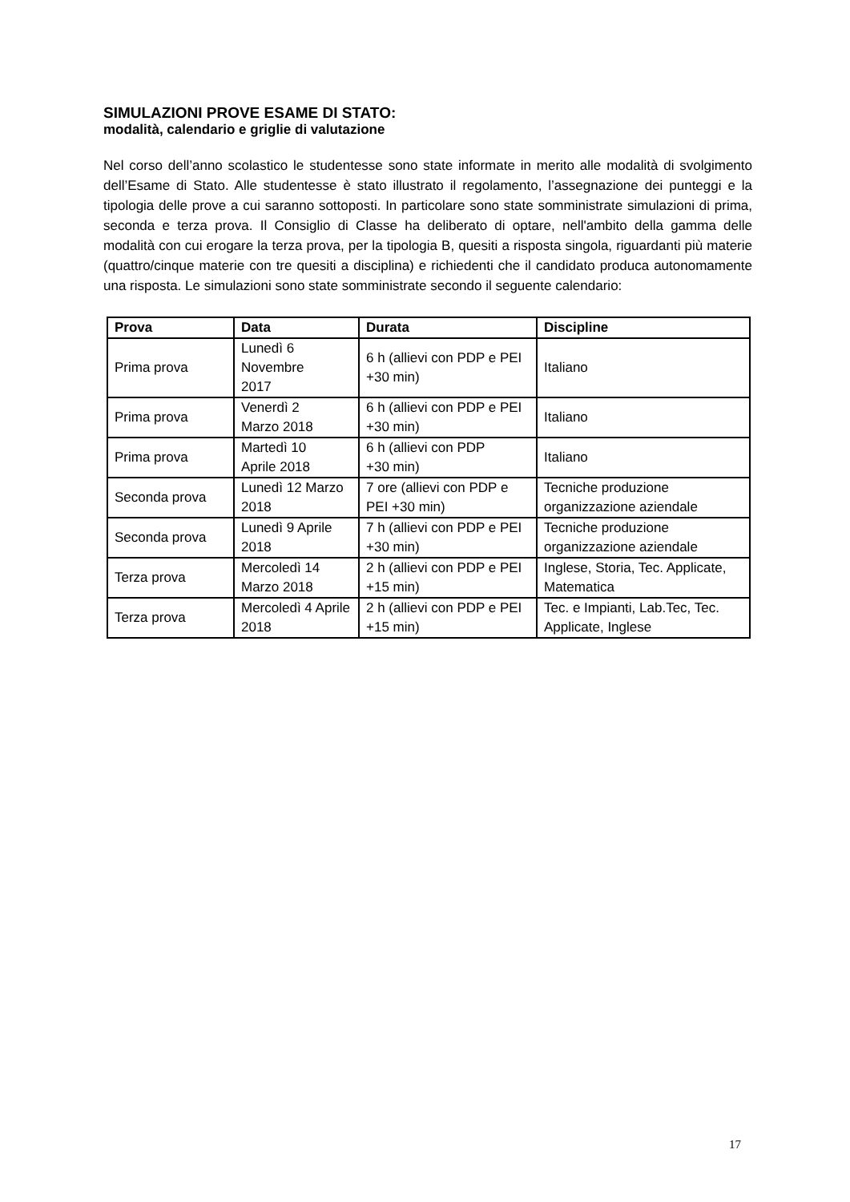SIMULAZIONI PROVE ESAME DI STATO:
modalità, calendario e griglie di valutazione
Nel corso dell’anno scolastico le studentesse sono state informate in merito alle modalità di svolgimento dell’Esame di Stato. Alle studentesse è stato illustrato il regolamento, l’assegnazione dei punteggi e la tipologia delle prove a cui saranno sottoposti. In particolare sono state somministrate simulazioni di prima, seconda e terza prova. Il Consiglio di Classe ha deliberato di optare, nell'ambito della gamma delle modalità con cui erogare la terza prova, per la tipologia B, quesiti a risposta singola, riguardanti più materie (quattro/cinque materie con tre quesiti a disciplina) e richiedenti che il candidato produca autonomamente una risposta. Le simulazioni sono state somministrate secondo il seguente calendario:
| Prova | Data | Durata | Discipline |
| --- | --- | --- | --- |
| Prima prova | Lunedì 6 Novembre 2017 | 6 h (allievi con PDP e PEI +30 min) | Italiano |
| Prima prova | Venerdì 2 Marzo 2018 | 6 h (allievi con PDP e PEI +30 min) | Italiano |
| Prima prova | Martedì 10 Aprile 2018 | 6 h (allievi con PDP +30 min) | Italiano |
| Seconda prova | Lunedì 12 Marzo 2018 | 7 ore (allievi con PDP e PEI +30 min) | Tecniche produzione organizzazione aziendale |
| Seconda prova | Lunedì 9 Aprile 2018 | 7 h (allievi con PDP e PEI +30 min) | Tecniche produzione organizzazione aziendale |
| Terza prova | Mercoledì 14 Marzo 2018 | 2 h (allievi con PDP e PEI +15 min) | Inglese, Storia, Tec. Applicate, Matematica |
| Terza prova | Mercoledì 4 Aprile 2018 | 2 h (allievi con PDP e PEI +15 min) | Tec. e Impianti, Lab.Tec, Tec. Applicate, Inglese |
17